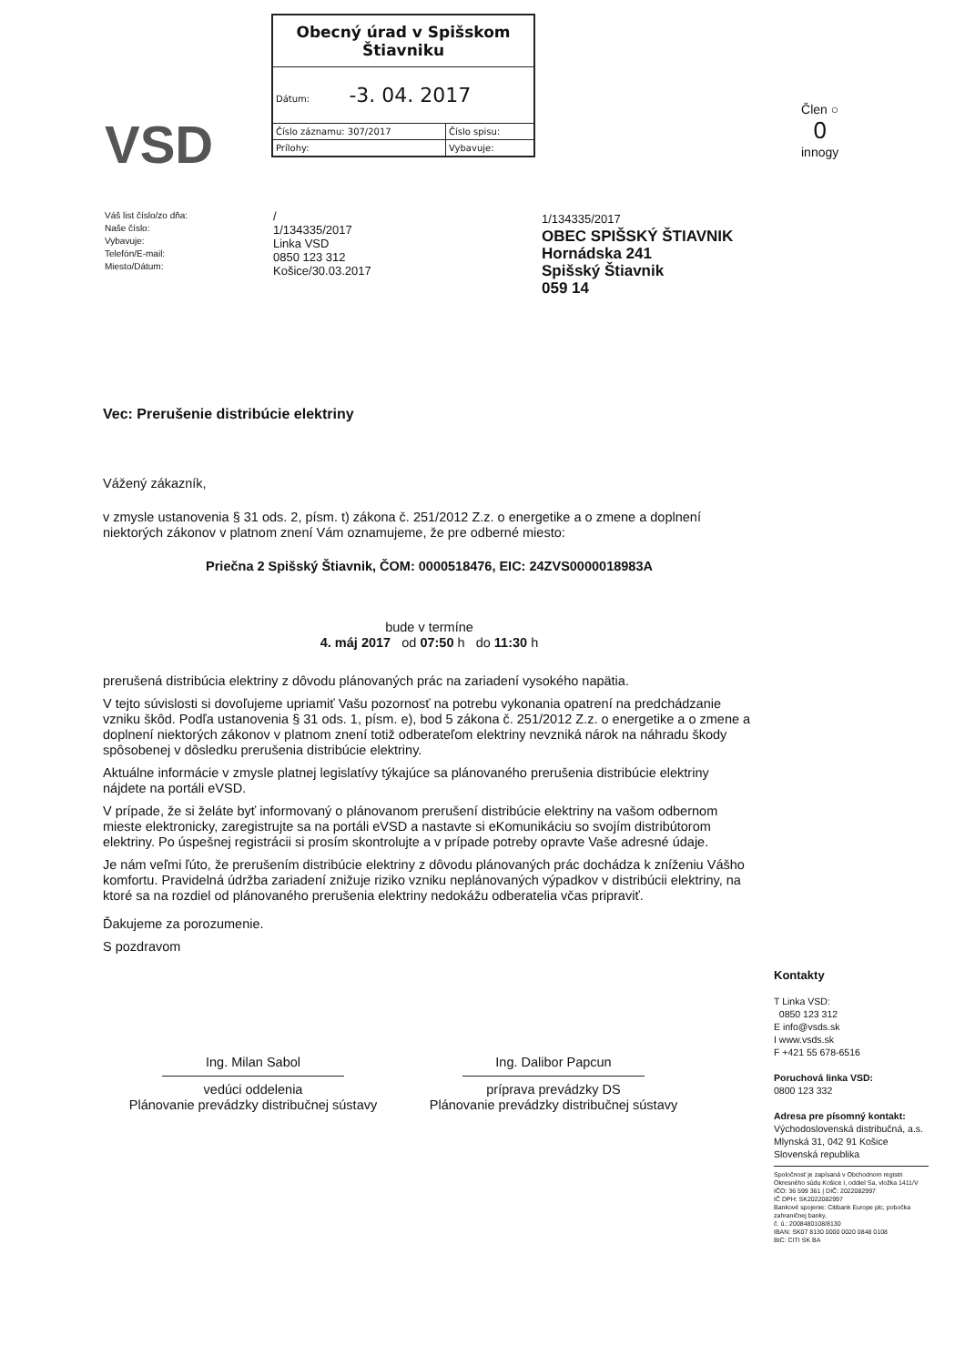VSD
| Obecný úrad v Spišskom Štiavniku | |
| Dátum: -3. 04. 2017 | |
| Číslo záznamu: 307/2017 | Číslo spisu: |
| Prílohy: | Vybavuje: |
Člen ○
0
innogy
Váš list číslo/zo dňa:
Naše číslo:
Vybavuje:
Telefón/E-mail:
Miesto/Dátum:
/
1/134335/2017
Linka VSD
0850 123 312
Košice/30.03.2017
1/134335/2017
OBEC SPIŠSKÝ ŠTIAVNIK
Hornádska 241
Spišský Štiavnik
059 14
Vec: Prerušenie distribúcie elektriny
Vážený zákazník,
v zmysle ustanovenia § 31 ods. 2, písm. t) zákona č. 251/2012 Z.z. o energetike a o zmene a doplnení niektorých zákonov v platnom znení Vám oznamujeme, že pre odberné miesto:
Priečna 2 Spišský Štiavnik, ČOM: 0000518476, EIC: 24ZVS0000018983A
bude v termíne
4. máj 2017 od 07:50 h do 11:30 h
prerušená distribúcia elektriny z dôvodu plánovaných prác na zariadení vysokého napätia.
V tejto súvislosti si dovoľujeme upriamiť Vašu pozornosť na potrebu vykonania opatrení na predchádzanie vzniku škôd. Podľa ustanovenia § 31 ods. 1, písm. e), bod 5 zákona č. 251/2012 Z.z. o energetike a o zmene a doplnení niektorých zákonov v platnom znení totiž odberateľom elektriny nevzniká nárok na náhradu škody spôsobenej v dôsledku prerušenia distribúcie elektriny.
Aktuálne informácie v zmysle platnej legislatívy týkajúce sa plánovaného prerušenia distribúcie elektriny nájdete na portáli eVSD.
V prípade, že si želáte byť informovaný o plánovanom prerušení distribúcie elektriny na vašom odbernom mieste elektronicky, zaregistrujte sa na portáli eVSD a nastavte si eKomunikáciu so svojím distribútorom elektriny. Po úspešnej registrácii si prosím skontrolujte a v prípade potreby opravte Vaše adresné údaje.
Je nám veľmi ľúto, že prerušením distribúcie elektriny z dôvodu plánovaných prác dochádza k zníženiu Vášho komfortu. Pravidelná údržba zariadení znižuje riziko vzniku neplánovaných výpadkov v distribúcii elektriny, na ktoré sa na rozdiel od plánovaného prerušenia elektriny nedokážu odberatelia včas pripraviť.
Ďakujeme za porozumenie.
S pozdravom
Ing. Milan Sabol
vedúci oddelenia
Plánovanie prevádzky distribučnej sústavy
Ing. Dalibor Papcun
príprava prevádzky DS
Plánovanie prevádzky distribučnej sústavy
Kontakty
T Linka VSD:
0850 123 312
E info@vsds.sk
I www.vsds.sk
F +421 55 678-6516
Poruchová linka VSD:
0800 123 332
Adresa pre písomný kontakt:
Východoslovenská distribučná, a.s.
Mlynská 31, 042 91 Košice
Slovenská republika
Spoločnosť je zapísaná v Obchodnom registri Okresného súdu Košice I, oddiel Sa, vložka 1411/V
IČO: 36 599 361 | DIČ: 2022082997
IČ DPH: SK2022082997
Bankové spojenie: Citibank Europe plc, pobočka zahraničnej banky,
č. ú.: 2008480108/8130
IBAN: SK07 8130 0000 0020 0848 0108
BIC: CITI SK BA